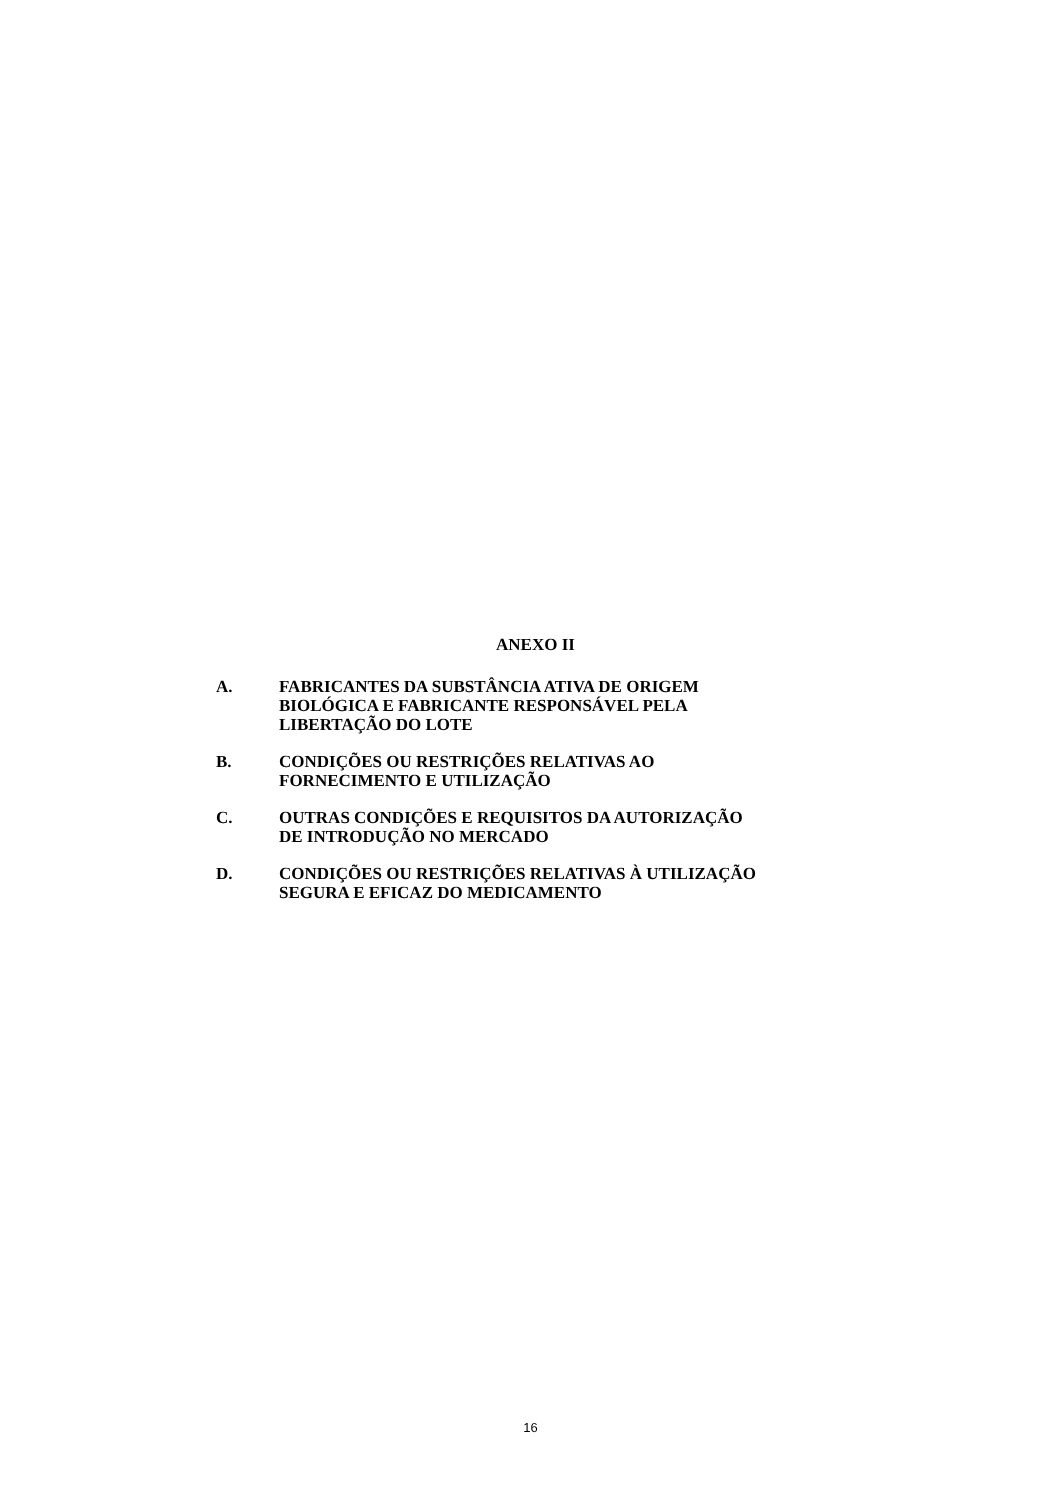ANEXO II
A. FABRICANTES DA SUBSTÂNCIA ATIVA DE ORIGEM
BIOLÓGICA E FABRICANTE RESPONSÁVEL PELA
LIBERTAÇÃO DO LOTE
B. CONDIÇÕES OU RESTRIÇÕES RELATIVAS AO
FORNECIMENTO E UTILIZAÇÃO
C. OUTRAS CONDIÇÕES E REQUISITOS DA AUTORIZAÇÃO
DE INTRODUÇÃO NO MERCADO
D. CONDIÇÕES OU RESTRIÇÕES RELATIVAS À UTILIZAÇÃO
SEGURA E EFICAZ DO MEDICAMENTO
16